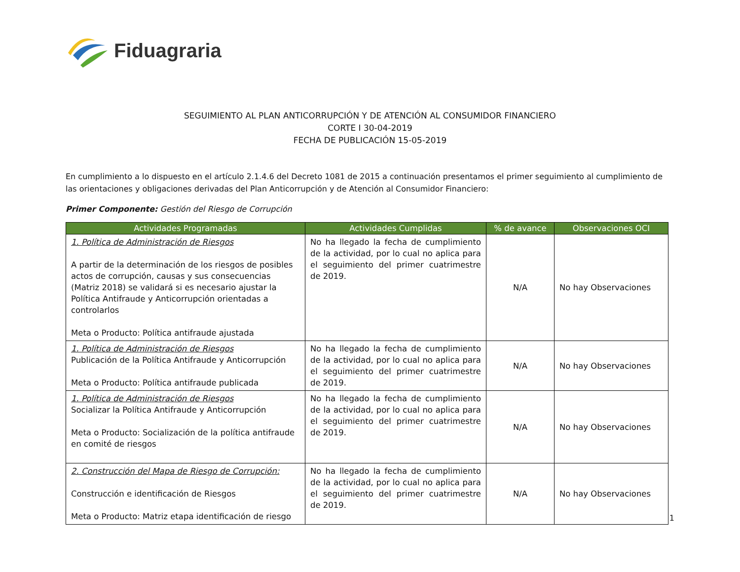Fiduagraria
SEGUIMIENTO AL PLAN ANTICORRUPCIÓN Y DE ATENCIÓN AL CONSUMIDOR FINANCIERO
CORTE I 30-04-2019
FECHA DE PUBLICACIÓN 15-05-2019
En cumplimiento a lo dispuesto en el artículo 2.1.4.6 del Decreto 1081 de 2015 a continuación presentamos el primer seguimiento al cumplimiento de las orientaciones y obligaciones derivadas del Plan Anticorrupción y de Atención al Consumidor Financiero:
Primer Componente: Gestión del Riesgo de Corrupción
| Actividades Programadas | Actividades Cumplidas | % de avance | Observaciones OCI |
| --- | --- | --- | --- |
| 1. Política de Administración de Riesgos A partir de la determinación de los riesgos de posibles actos de corrupción, causas y sus consecuencias (Matriz 2018) se validará si es necesario ajustar la Política Antifraude y Anticorrupción orientadas a controlarlos Meta o Producto: Política antifraude ajustada | No ha llegado la fecha de cumplimiento de la actividad, por lo cual no aplica para el seguimiento del primer cuatrimestre de 2019. | N/A | No hay Observaciones |
| 1. Política de Administración de Riesgos Publicación de la Política Antifraude y Anticorrupción Meta o Producto: Política antifraude publicada | No ha llegado la fecha de cumplimiento de la actividad, por lo cual no aplica para el seguimiento del primer cuatrimestre de 2019. | N/A | No hay Observaciones |
| 1. Política de Administración de Riesgos Socializar la Política Antifraude y Anticorrupción Meta o Producto: Socialización de la política antifraude en comité de riesgos | No ha llegado la fecha de cumplimiento de la actividad, por lo cual no aplica para el seguimiento del primer cuatrimestre de 2019. | N/A | No hay Observaciones |
| 2. Construcción del Mapa de Riesgo de Corrupción: Construcción e identificación de Riesgos Meta o Producto: Matriz etapa identificación de riesgo | No ha llegado la fecha de cumplimiento de la actividad, por lo cual no aplica para el seguimiento del primer cuatrimestre de 2019. | N/A | No hay Observaciones |
1